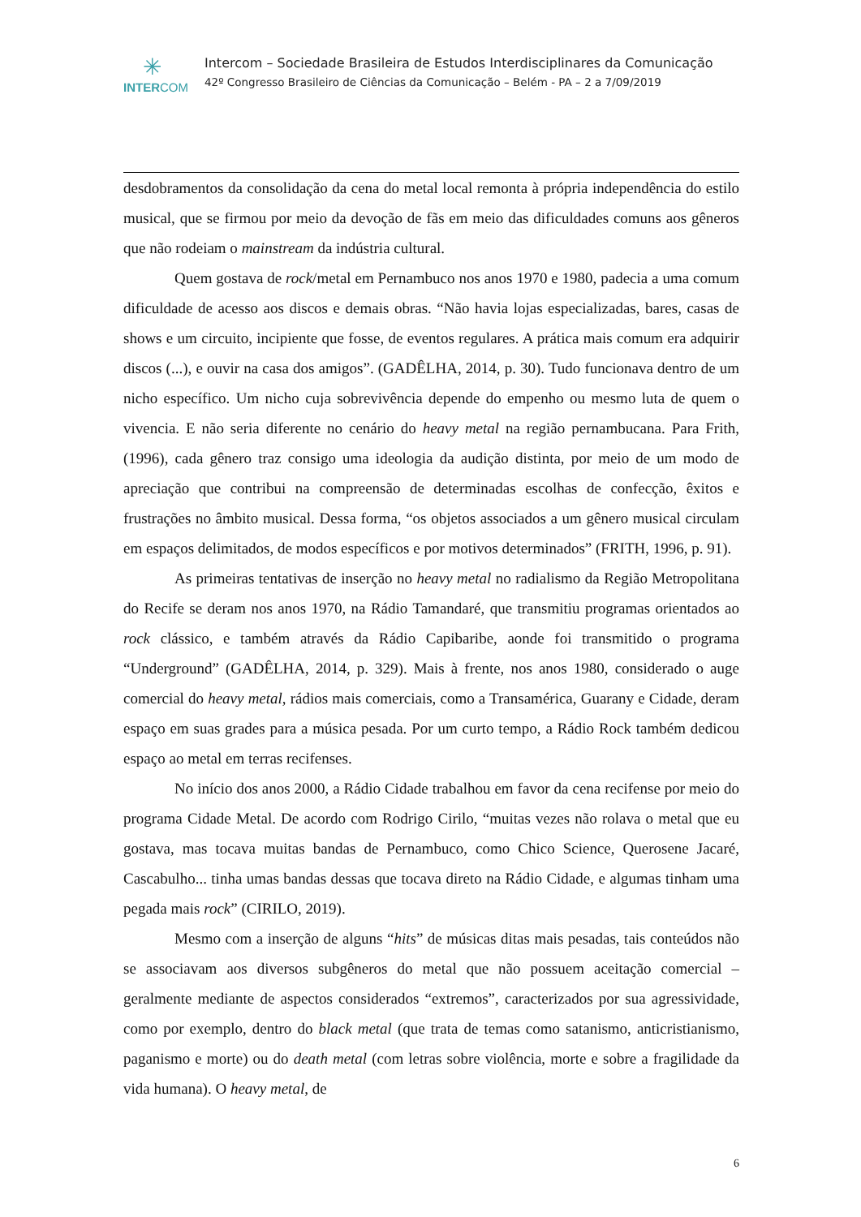✳
INTERCOM
Intercom – Sociedade Brasileira de Estudos Interdisciplinares da Comunicação
42º Congresso Brasileiro de Ciências da Comunicação – Belém - PA – 2 a 7/09/2019
desdobramentos da consolidação da cena do metal local remonta à própria independência do estilo musical, que se firmou por meio da devoção de fãs em meio das dificuldades comuns aos gêneros que não rodeiam o mainstream da indústria cultural.
Quem gostava de rock/metal em Pernambuco nos anos 1970 e 1980, padecia a uma comum dificuldade de acesso aos discos e demais obras. “Não havia lojas especializadas, bares, casas de shows e um circuito, incipiente que fosse, de eventos regulares. A prática mais comum era adquirir discos (...), e ouvir na casa dos amigos”. (GADÊLHA, 2014, p. 30). Tudo funcionava dentro de um nicho específico. Um nicho cuja sobrevivência depende do empenho ou mesmo luta de quem o vivencia. E não seria diferente no cenário do heavy metal na região pernambucana. Para Frith, (1996), cada gênero traz consigo uma ideologia da audição distinta, por meio de um modo de apreciação que contribui na compreensão de determinadas escolhas de confecção, êxitos e frustrações no âmbito musical. Dessa forma, “os objetos associados a um gênero musical circulam em espaços delimitados, de modos específicos e por motivos determinados” (FRITH, 1996, p. 91).
As primeiras tentativas de inserção no heavy metal no radialismo da Região Metropolitana do Recife se deram nos anos 1970, na Rádio Tamandaré, que transmitiu programas orientados ao rock clássico, e também através da Rádio Capibaribe, aonde foi transmitido o programa “Underground” (GADÊLHA, 2014, p. 329). Mais à frente, nos anos 1980, considerado o auge comercial do heavy metal, rádios mais comerciais, como a Transamérica, Guarany e Cidade, deram espaço em suas grades para a música pesada. Por um curto tempo, a Rádio Rock também dedicou espaço ao metal em terras recifenses.
No início dos anos 2000, a Rádio Cidade trabalhou em favor da cena recifense por meio do programa Cidade Metal. De acordo com Rodrigo Cirilo, “muitas vezes não rolava o metal que eu gostava, mas tocava muitas bandas de Pernambuco, como Chico Science, Querosene Jacaré, Cascabulho... tinha umas bandas dessas que tocava direto na Rádio Cidade, e algumas tinham uma pegada mais rock” (CIRILO, 2019).
Mesmo com a inserção de alguns “hits” de músicas ditas mais pesadas, tais conteúdos não se associavam aos diversos subgêneros do metal que não possuem aceitação comercial – geralmente mediante de aspectos considerados “extremos”, caracterizados por sua agressividade, como por exemplo, dentro do black metal (que trata de temas como satanismo, anticristianismo, paganismo e morte) ou do death metal (com letras sobre violência, morte e sobre a fragilidade da vida humana). O heavy metal, de
6